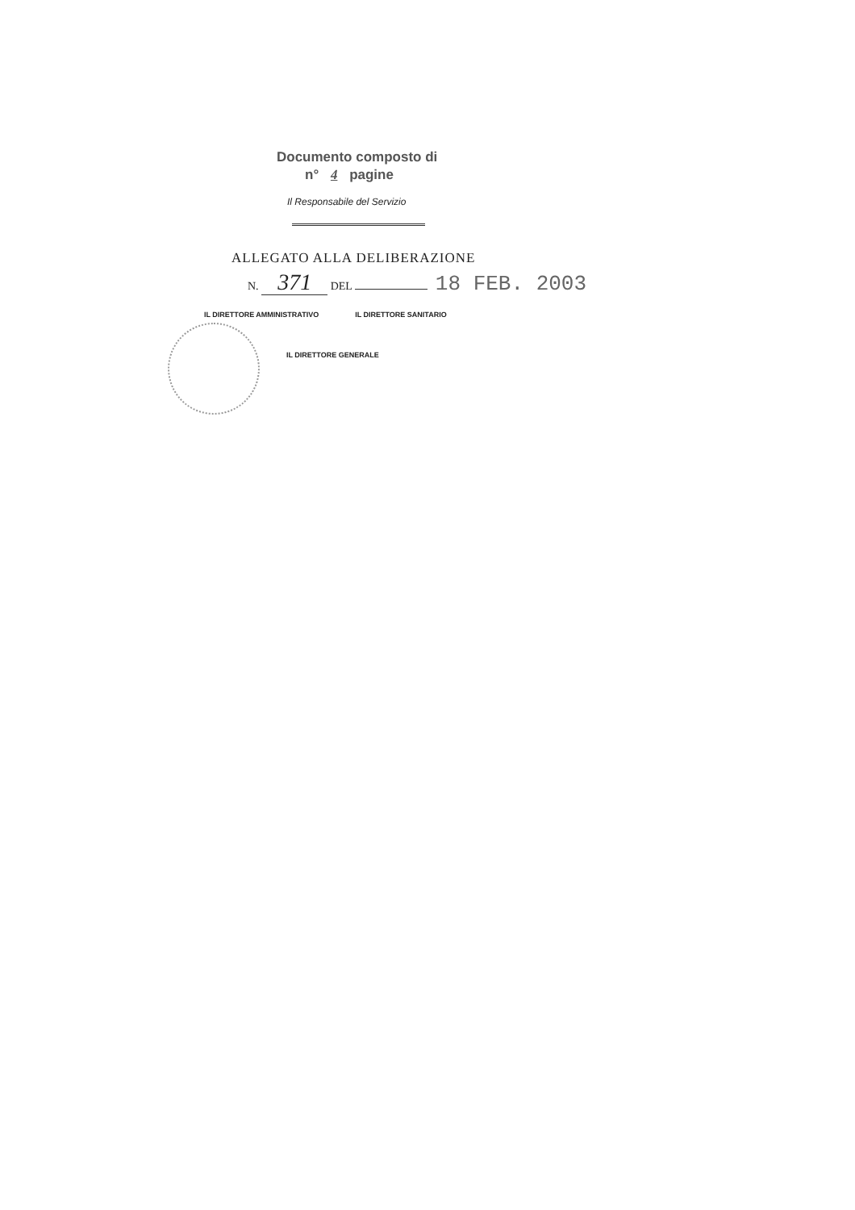Documento composto di
n° 4 pagine
Il Responsabile del Servizio
ALLEGATO ALLA DELIBERAZIONE
N. 371 DEL 18 FEB. 2003
IL DIRETTORE AMMINISTRATIVO IL DIRETTORE SANITARIO
IL DIRETTORE GENERALE